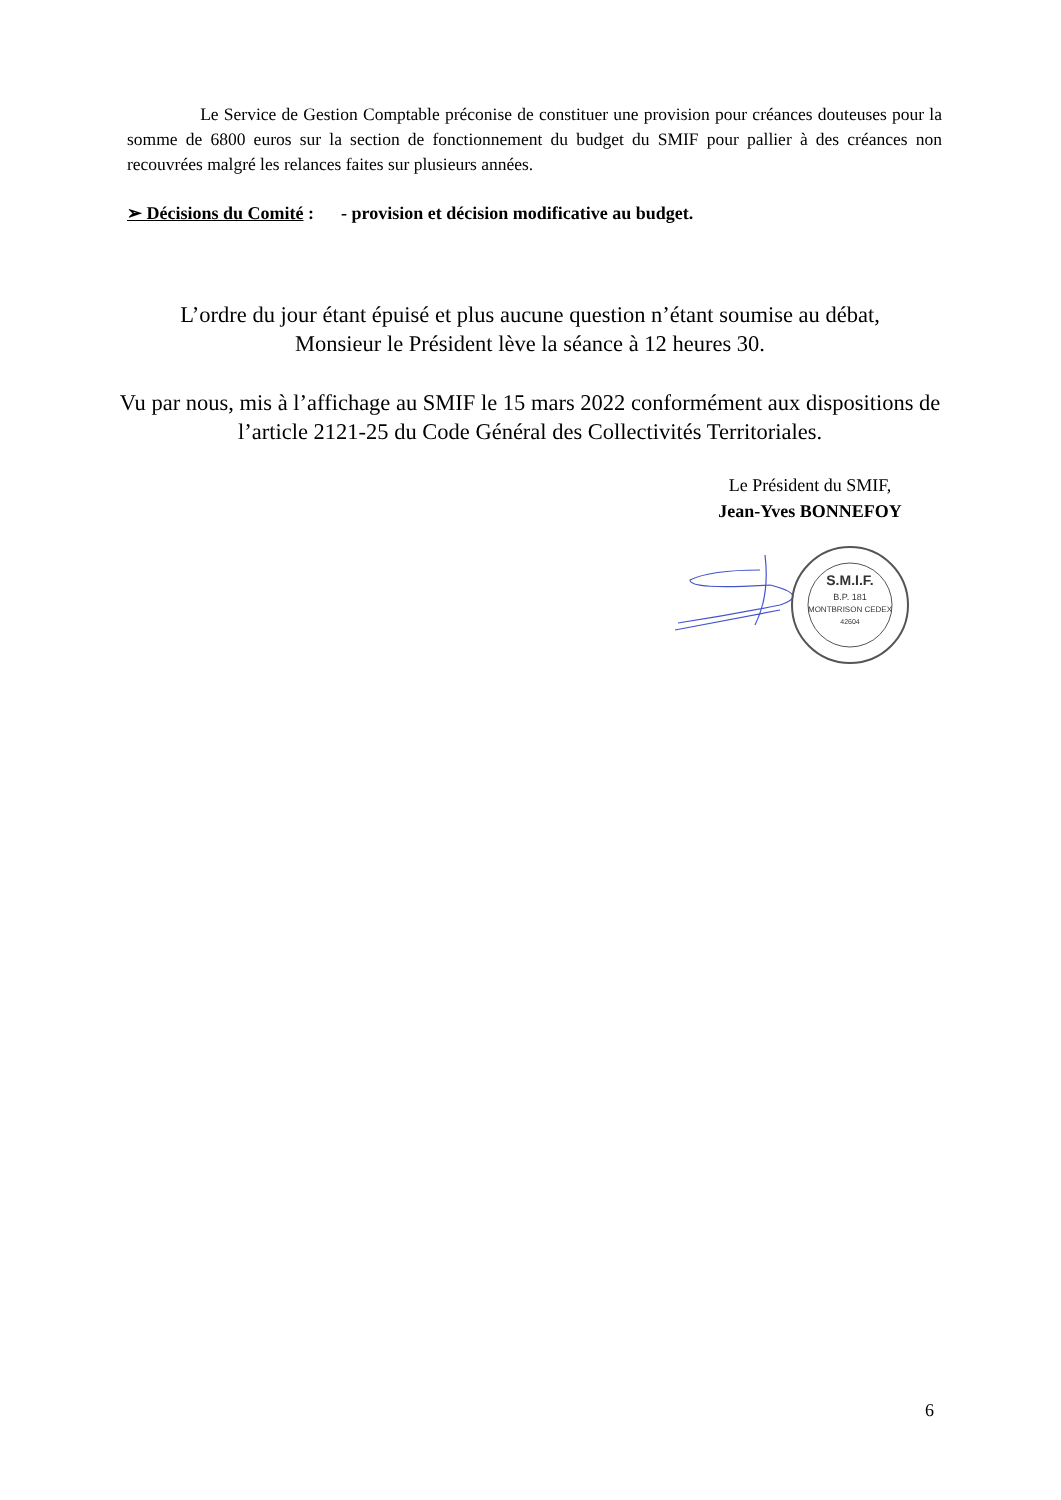Le Service de Gestion Comptable préconise de constituer une provision pour créances douteuses pour la somme de 6800 euros sur la section de fonctionnement du budget du SMIF pour pallier à des créances non recouvrées malgré les relances faites sur plusieurs années.
➢ Décisions du Comité : - provision et décision modificative au budget.
L’ordre du jour étant épuisé et plus aucune question n’étant soumise au débat,
Monsieur le Président lève la séance à 12 heures 30.
Vu par nous, mis à l’affichage au SMIF le 15 mars 2022 conformément aux dispositions de l’article 2121-25 du Code Général des Collectivités Territoriales.
Le Président du SMIF,
Jean-Yves BONNEFOY
S.M.I.F.
B.P. 181
MONTBRISON CEDEX
42604
6